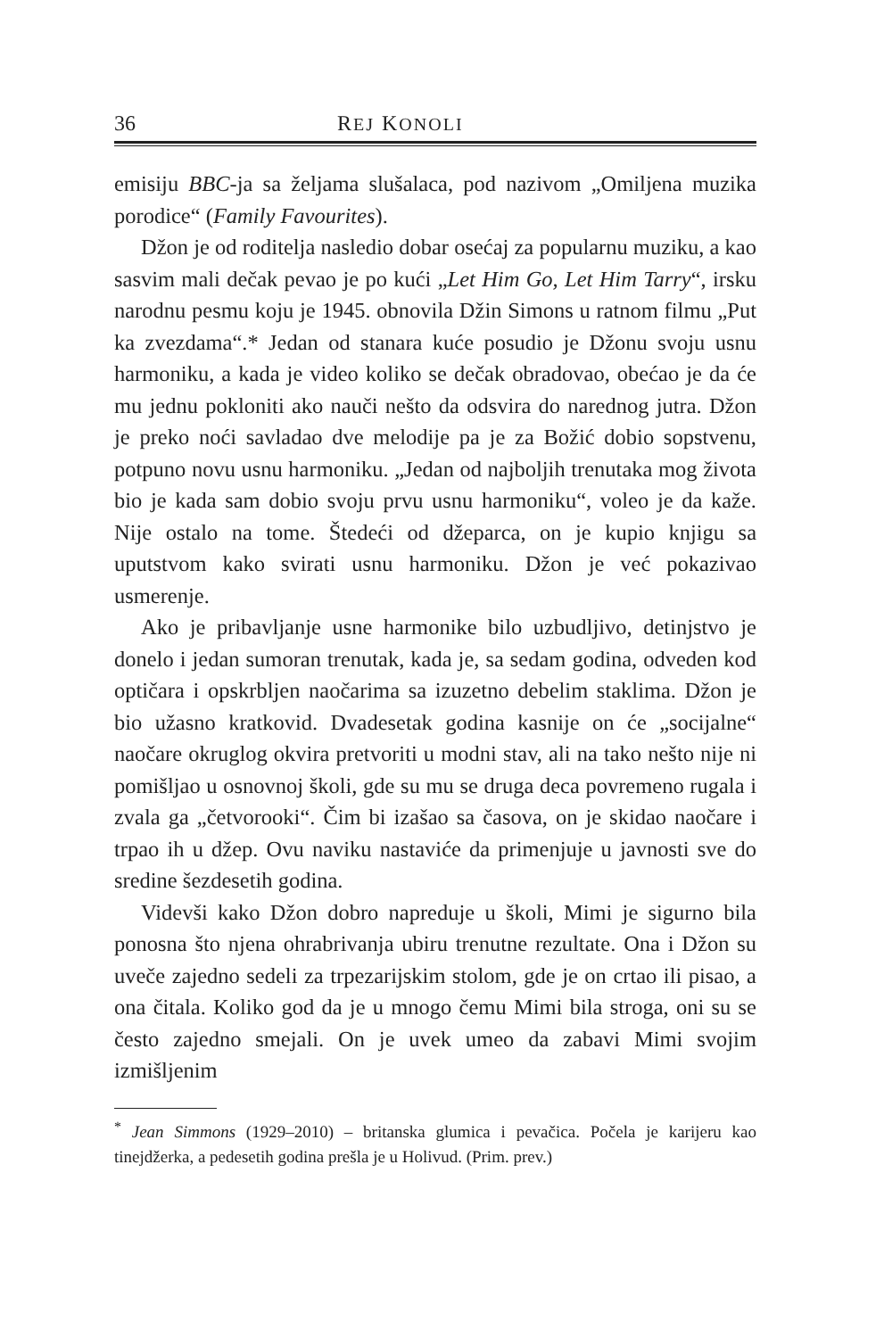36 REJ KONOLI
emisiju BBC-ja sa željama slušalaca, pod nazivom „Omiljena muzika porodice“ (Family Favourites).
Džon je od roditelja nasledio dobar osećaj za popularnu muziku, a kao sasvim mali dečak pevao je po kući „Let Him Go, Let Him Tarry“, irsku narodnu pesmu koju je 1945. obnovila Džin Simons u ratnom filmu „Put ka zvezdama“.* Jedan od stanara kuće posudio je Džonu svoju usnu harmoniku, a kada je video koliko se dečak obradovao, obećao je da će mu jednu pokloniti ako nauči nešto da odsvira do narednog jutra. Džon je preko noći savladao dve melodije pa je za Božić dobio sopstvenu, potpuno novu usnu harmoniku. „Jedan od najboljih trenutaka mog života bio je kada sam dobio svoju prvu usnu harmoniku“, voleo je da kaže. Nije ostalo na tome. Štedeći od džeparca, on je kupio knjigu sa uputstvom kako svirati usnu harmoniku. Džon je već pokazivao usmerenje.
Ako je pribavljanje usne harmonike bilo uzbudljivo, detinjstvo je donelo i jedan sumoran trenutak, kada je, sa sedam godina, odveden kod optičara i opskrbljen naočarima sa izuzetno debelim staklima. Džon je bio užasno kratkovid. Dvadesetak godina kasnije on će „socijalne“ naočare okruglog okvira pretvoriti u modni stav, ali na tako nešto nije ni pomišljao u osnovnoj školi, gde su mu se druga deca povremeno rugala i zvala ga „četvorooki“. Čim bi izašao sa časova, on je skidao naočare i trpao ih u džep. Ovu naviku nastaviće da primenjuje u javnosti sve do sredine šezdesetih godina.
Videvši kako Džon dobro napreduje u školi, Mimi je sigurno bila ponosna što njena ohrabrivanja ubiru trenutne rezultate. Ona i Džon su uveče zajedno sedeli za trpezarijskim stolom, gde je on crtao ili pisao, a ona čitala. Koliko god da je u mnogo čemu Mimi bila stroga, oni su se često zajedno smejali. On je uvek umeo da zabavi Mimi svojim izmišljenim
<sup>*</sup> Jean Simmons (1929–2010) – britanska glumica i pevačica. Počela je karijeru kao tinejdžerka, a pedesetih godina prešla je u Holivud. (Prim. prev.)